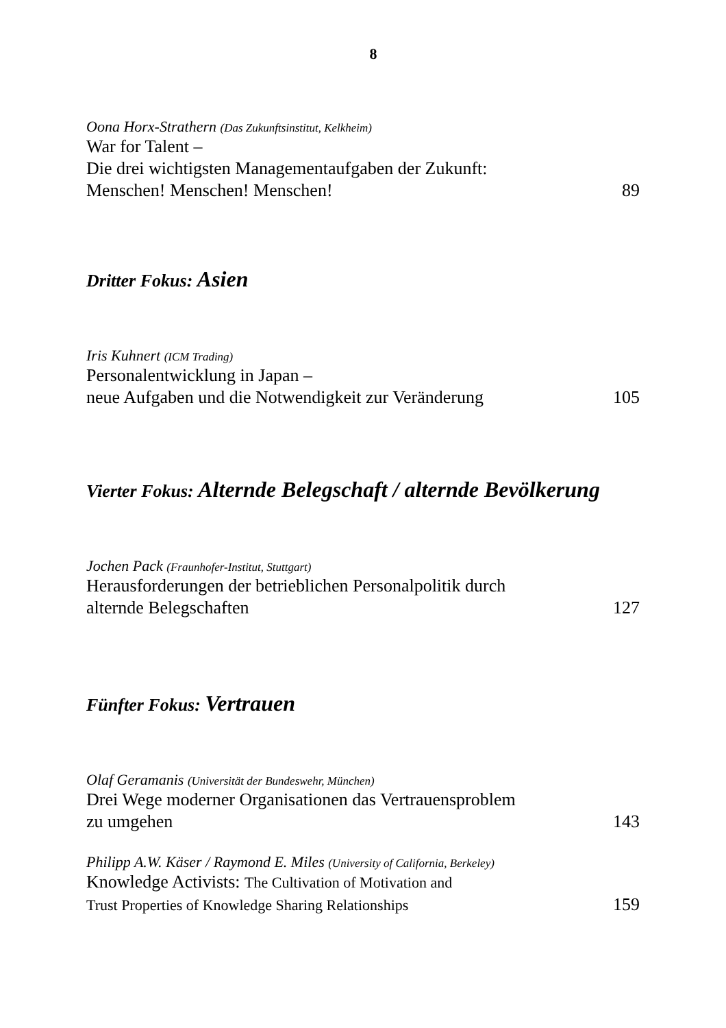8
Oona Horx-Strathern (Das Zukunftsinstitut, Kelkheim)
War for Talent –
Die drei wichtigsten Managementaufgaben der Zukunft:
Menschen! Menschen! Menschen! 89
Dritter Fokus: Asien
Iris Kuhnert (ICM Trading)
Personalentwicklung in Japan –
neue Aufgaben und die Notwendigkeit zur Veränderung 105
Vierter Fokus: Alternde Belegschaft / alternde Bevölkerung
Jochen Pack (Fraunhofer-Institut, Stuttgart)
Herausforderungen der betrieblichen Personalpolitik durch
alternde Belegschaften 127
Fünfter Fokus: Vertrauen
Olaf Geramanis (Universität der Bundeswehr, München)
Drei Wege moderner Organisationen das Vertrauensproblem
zu umgehen 143
Philipp A.W. Käser / Raymond E. Miles (University of California, Berkeley)
Knowledge Activists: The Cultivation of Motivation and
Trust Properties of Knowledge Sharing Relationships 159